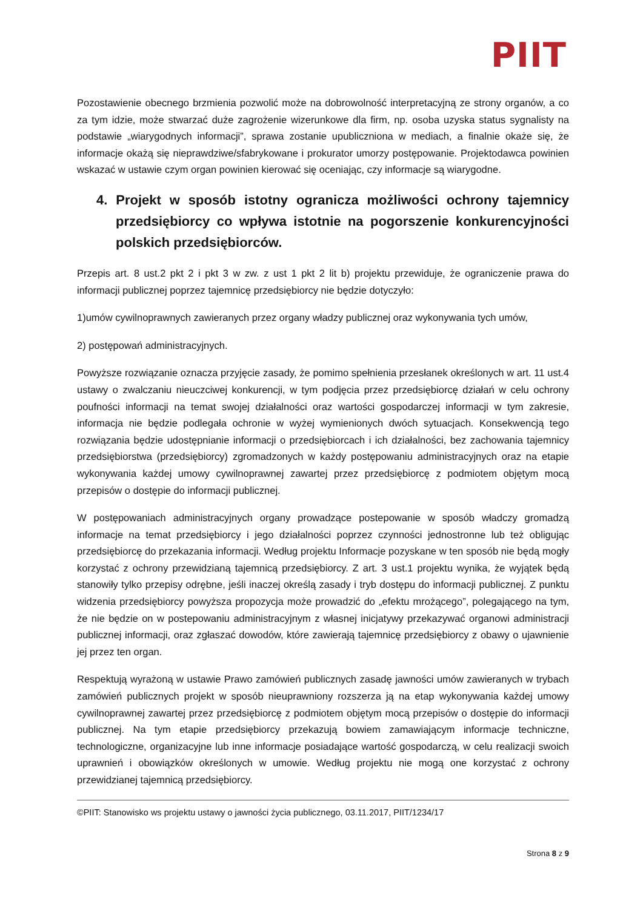PIIT
Pozostawienie obecnego brzmienia pozwolić może na dobrowolność interpretacyjną ze strony organów, a co za tym idzie, może stwarzać duże zagrożenie wizerunkowe dla firm, np. osoba uzyska status sygnalisty na podstawie „wiarygodnych informacji”, sprawa zostanie upubliczniona w mediach, a finalnie okaże się, że informacje okażą się nieprawdziwe/sfabrykowane i prokurator umorzy postępowanie. Projektodawca powinien wskazać w ustawie czym organ powinien kierować się oceniając, czy informacje są wiarygodne.
4. Projekt w sposób istotny ogranicza możliwości ochrony tajemnicy przedsiębiorcy co wpływa istotnie na pogorszenie konkurencyjności polskich przedsiębiorców.
Przepis art. 8 ust.2 pkt 2 i pkt 3 w zw. z ust 1 pkt 2 lit b) projektu przewiduje, że ograniczenie prawa do informacji publicznej poprzez tajemnicę przedsiębiorcy nie będzie dotyczyło:
1)umów cywilnoprawnych zawieranych przez organy władzy publicznej oraz wykonywania tych umów,
2) postępowań administracyjnych.
Powyższe rozwiązanie oznacza przyjęcie zasady, że pomimo spełnienia przesłanek określonych w art. 11 ust.4 ustawy o zwalczaniu nieuczciwej konkurencji, w tym podjęcia przez przedsiębiorcę działań w celu ochrony poufności informacji na temat swojej działalności oraz wartości gospodarczej informacji w tym zakresie, informacja nie będzie podlegała ochronie w wyżej wymienionych dwóch sytuacjach. Konsekwencją tego rozwiązania będzie udostępnianie informacji o przedsiębiorcach i ich działalności, bez zachowania tajemnicy przedsiębiorstwa (przedsiębiorcy) zgromadzonych w każdy postępowaniu administracyjnych oraz na etapie wykonywania każdej umowy cywilnoprawnej zawartej przez przedsiębiorcę z podmiotem objętym mocą przepisów o dostępie do informacji publicznej.
W postępowaniach administracyjnych organy prowadzące postepowanie w sposób władczy gromadzą informacje na temat przedsiębiorcy i jego działalności poprzez czynności jednostronne lub też obligując przedsiębiorcę do przekazania informacji. Według projektu Informacje pozyskane w ten sposób nie będą mogły korzystać z ochrony przewidzianą tajemnicą przedsiębiorcy. Z art. 3 ust.1 projektu wynika, że wyjątek będą stanowiły tylko przepisy odrębne, jeśli inaczej określą zasady i tryb dostępu do informacji publicznej. Z punktu widzenia przedsiębiorcy powyższa propozycja może prowadzić do „efektu mrożącego”, polegającego na tym, że nie będzie on w postepowaniu administracyjnym z własnej inicjatywy przekazywać organowi administracji publicznej informacji, oraz zgłaszać dowodów, które zawierają tajemnicę przedsiębiorcy z obawy o ujawnienie jej przez ten organ.
Respektują wyrażoną w ustawie Prawo zamówień publicznych zasadę jawności umów zawieranych w trybach zamówień publicznych projekt w sposób nieuprawniony rozszerza ją na etap wykonywania każdej umowy cywilnoprawnej zawartej przez przedsiębiorcę z podmiotem objętym mocą przepisów o dostępie do informacji publicznej. Na tym etapie przedsiębiorcy przekazują bowiem zamawiającym informacje techniczne, technologiczne, organizacyjne lub inne informacje posiadające wartość gospodarczą, w celu realizacji swoich uprawnień i obowiązków określonych w umowie. Według projektu nie mogą one korzystać z ochrony przewidzianej tajemnicą przedsiębiorcy.
©PIIT: Stanowisko ws projektu ustawy o jawności życia publicznego, 03.11.2017, PIIT/1234/17
Strona 8 z 9